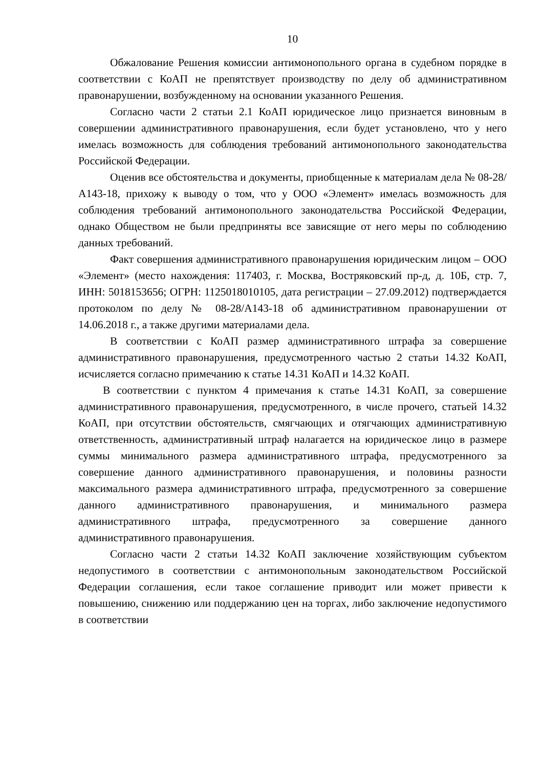10
Обжалование Решения комиссии антимонопольного органа в судебном порядке в соответствии с КоАП не препятствует производству по делу об административном правонарушении, возбужденному на основании указанного Решения.
Согласно части 2 статьи 2.1 КоАП юридическое лицо признается виновным в совершении административного правонарушения, если будет установлено, что у него имелась возможность для соблюдения требований антимонопольного законодательства Российской Федерации.
Оценив все обстоятельства и документы, приобщенные к материалам дела № 08-28/А143-18, прихожу к выводу о том, что у ООО «Элемент» имелась возможность для соблюдения требований антимонопольного законодательства Российской Федерации, однако Обществом не были предприняты все зависящие от него меры по соблюдению данных требований.
Факт совершения административного правонарушения юридическим лицом – ООО «Элемент» (место нахождения: 117403, г. Москва, Востряковский пр-д, д. 10Б, стр. 7, ИНН: 5018153656; ОГРН: 1125018010105, дата регистрации – 27.09.2012) подтверждается протоколом по делу № 08-28/А143-18 об административном правонарушении от 14.06.2018 г., а также другими материалами дела.
В соответствии с КоАП размер административного штрафа за совершение административного правонарушения, предусмотренного частью 2 статьи 14.32 КоАП, исчисляется согласно примечанию к статье 14.31 КоАП и 14.32 КоАП.
В соответствии с пунктом 4 примечания к статье 14.31 КоАП, за совершение административного правонарушения, предусмотренного, в числе прочего, статьей 14.32 КоАП, при отсутствии обстоятельств, смягчающих и отягчающих административную ответственность, административный штраф налагается на юридическое лицо в размере суммы минимального размера административного штрафа, предусмотренного за совершение данного административного правонарушения, и половины разности максимального размера административного штрафа, предусмотренного за совершение данного административного правонарушения, и минимального размера административного штрафа, предусмотренного за совершение данного административного правонарушения.
Согласно части 2 статьи 14.32 КоАП заключение хозяйствующим субъектом недопустимого в соответствии с антимонопольным законодательством Российской Федерации соглашения, если такое соглашение приводит или может привести к повышению, снижению или поддержанию цен на торгах, либо заключение недопустимого в соответствии